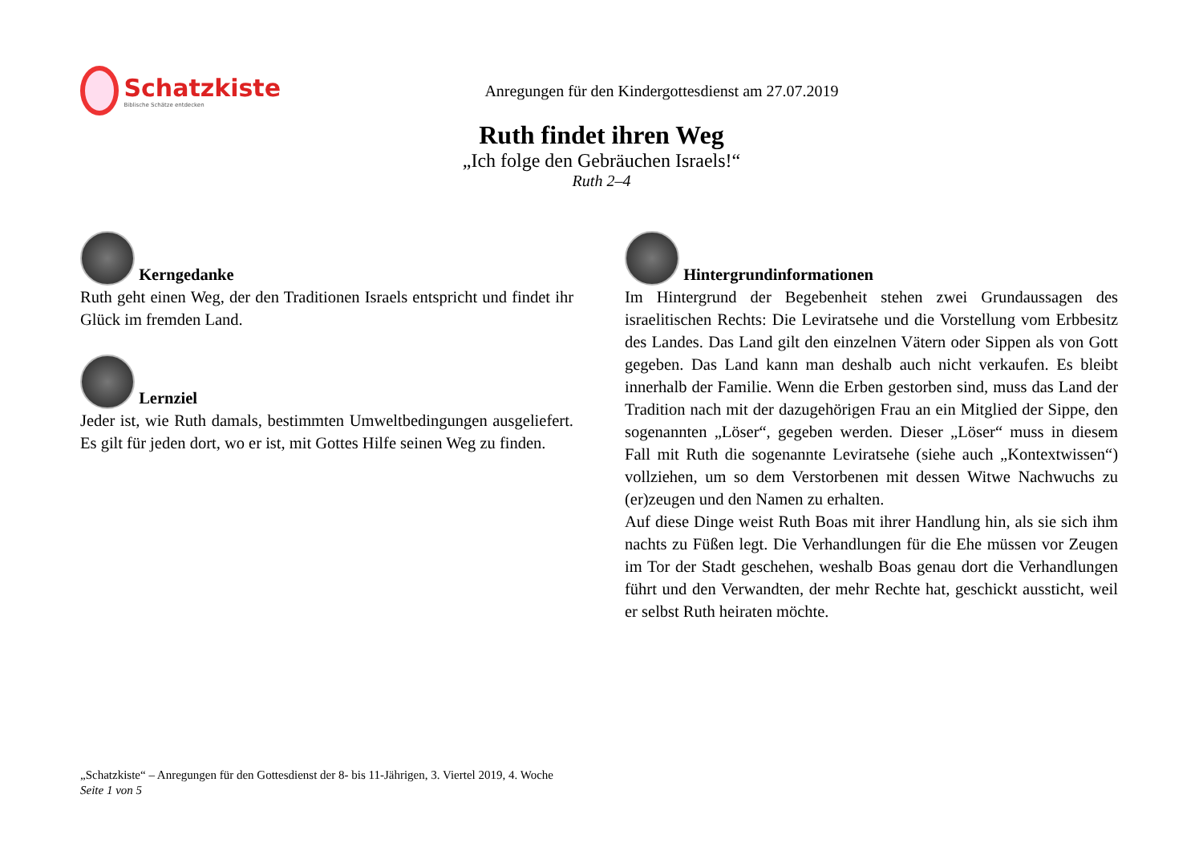Schatzkiste
Biblische Schätze entdecken
Anregungen für den Kindergottesdienst am 27.07.2019
Ruth findet ihren Weg
„Ich folge den Gebräuchen Israels!“
Ruth 2–4
Kerngedanke
Ruth geht einen Weg, der den Traditionen Israels entspricht und findet ihr Glück im fremden Land.
Lernziel
Jeder ist, wie Ruth damals, bestimmten Umweltbedingungen ausgeliefert. Es gilt für jeden dort, wo er ist, mit Gottes Hilfe seinen Weg zu finden.
Hintergrundinformationen
Im Hintergrund der Begebenheit stehen zwei Grundaussagen des israelitischen Rechts: Die Leviratsehe und die Vorstellung vom Erbbesitz des Landes. Das Land gilt den einzelnen Vätern oder Sippen als von Gott gegeben. Das Land kann man deshalb auch nicht verkaufen. Es bleibt innerhalb der Familie. Wenn die Erben gestorben sind, muss das Land der Tradition nach mit der dazugehörigen Frau an ein Mitglied der Sippe, den sogenannten „Löser“, gegeben werden. Dieser „Löser“ muss in diesem Fall mit Ruth die sogenannte Leviratsehe (siehe auch „Kontextwissen“) vollziehen, um so dem Verstorbenen mit dessen Witwe Nachwuchs zu (er)zeugen und den Namen zu erhalten.
Auf diese Dinge weist Ruth Boas mit ihrer Handlung hin, als sie sich ihm nachts zu Füßen legt. Die Verhandlungen für die Ehe müssen vor Zeugen im Tor der Stadt geschehen, weshalb Boas genau dort die Verhandlungen führt und den Verwandten, der mehr Rechte hat, geschickt aussticht, weil er selbst Ruth heiraten möchte.
„Schatzkiste“ – Anregungen für den Gottesdienst der 8- bis 11-Jährigen, 3. Viertel 2019, 4. Woche
Seite 1 von 5